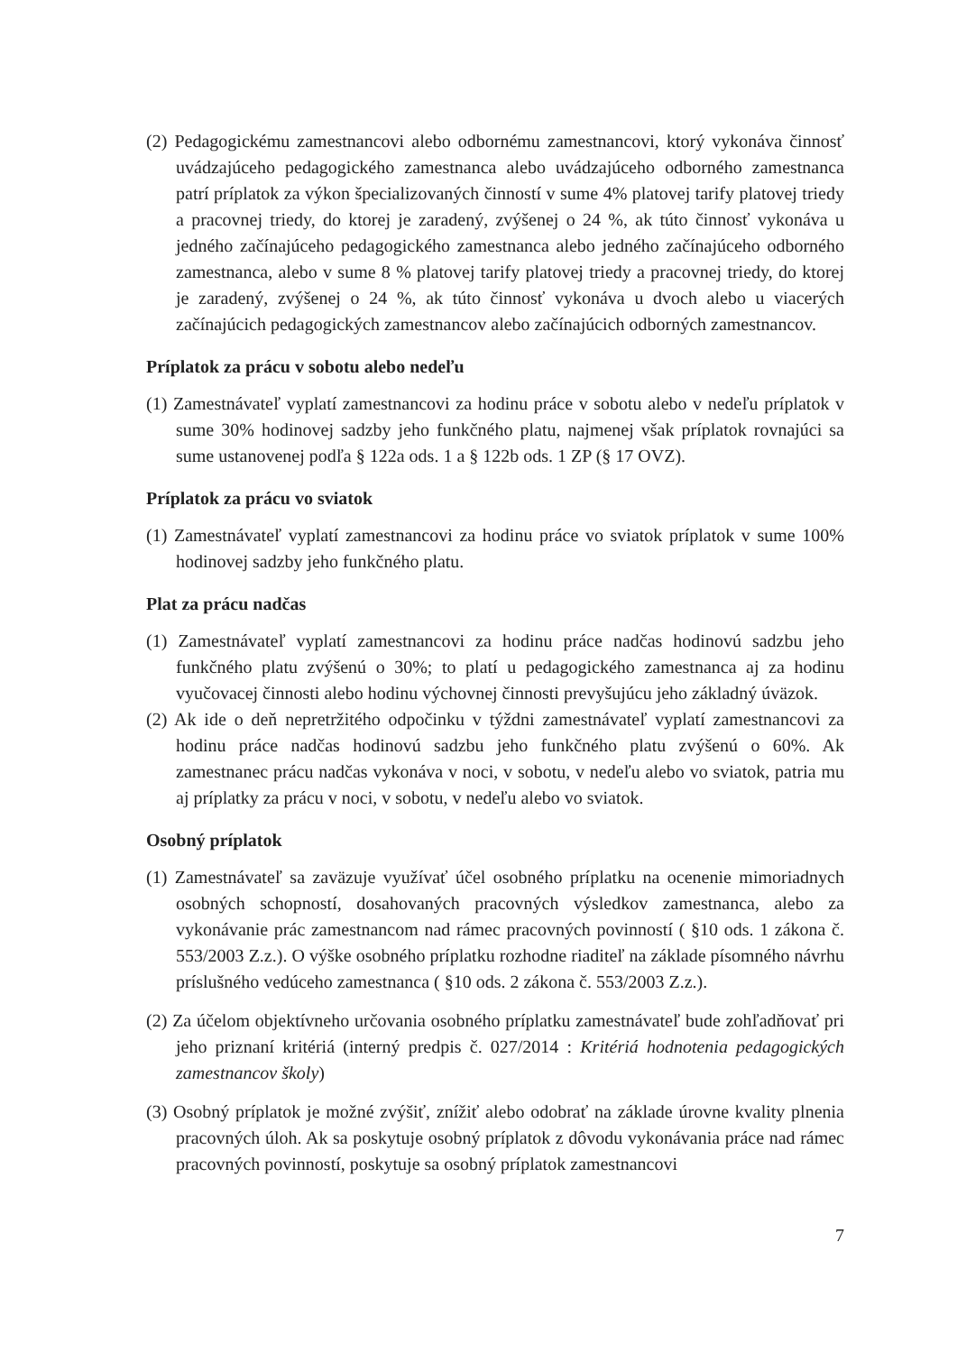(2) Pedagogickému zamestnancovi alebo odbornému zamestnancovi, ktorý vykonáva činnosť uvádzajúceho pedagogického zamestnanca alebo uvádzajúceho odborného zamestnanca patrí príplatok za výkon špecializovaných činností v sume 4% platovej tarify platovej triedy a pracovnej triedy, do ktorej je zaradený, zvýšenej o 24 %, ak túto činnosť vykonáva u jedného začínajúceho pedagogického zamestnanca alebo jedného začínajúceho odborného zamestnanca, alebo v sume 8 % platovej tarify platovej triedy a pracovnej triedy, do ktorej je zaradený, zvýšenej o 24 %, ak túto činnosť vykonáva u dvoch alebo u viacerých začínajúcich pedagogických zamestnancov alebo začínajúcich odborných zamestnancov.
Príplatok za prácu v sobotu alebo nedeľu
(1) Zamestnávateľ vyplatí zamestnancovi za hodinu práce v sobotu alebo v nedeľu príplatok v sume 30% hodinovej sadzby jeho funkčného platu, najmenej však príplatok rovnajúci sa sume ustanovenej podľa § 122a ods. 1 a § 122b ods. 1 ZP (§ 17 OVZ).
Príplatok za prácu vo sviatok
(1) Zamestnávateľ vyplatí zamestnancovi za hodinu práce vo sviatok príplatok v sume 100% hodinovej sadzby jeho funkčného platu.
Plat za prácu nadčas
(1) Zamestnávateľ vyplatí zamestnancovi za hodinu práce nadčas hodinovú sadzbu jeho funkčného platu zvýšenú o 30%; to platí u pedagogického zamestnanca aj za hodinu vyučovacej činnosti alebo hodinu výchovnej činnosti prevyšujúcu jeho základný úväzok.
(2) Ak ide o deň nepretržitého odpočinku v týždni zamestnávateľ vyplatí zamestnancovi za hodinu práce nadčas hodinovú sadzbu jeho funkčného platu zvýšenú o 60%. Ak zamestnanec prácu nadčas vykonáva v noci, v sobotu, v nedeľu alebo vo sviatok, patria mu aj príplatky za prácu v noci, v sobotu, v nedeľu alebo vo sviatok.
Osobný príplatok
(1) Zamestnávateľ sa zaväzuje využívať účel osobného príplatku na ocenenie mimoriadnych osobných schopností, dosahovaných pracovných výsledkov zamestnanca, alebo za vykonávanie prác zamestnancom nad rámec pracovných povinností ( §10 ods. 1 zákona č. 553/2003 Z.z.). O výške osobného príplatku rozhodne riaditeľ na základe písomného návrhu príslušného vedúceho zamestnanca ( §10 ods. 2 zákona č. 553/2003 Z.z.).
(2) Za účelom objektívneho určovania osobného príplatku zamestnávateľ bude zohľadňovať pri jeho priznaní kritériá (interný predpis č. 027/2014 : Kritériá hodnotenia pedagogických zamestnancov školy)
(3) Osobný príplatok je možné zvýšiť, znížiť alebo odobrať na základe úrovne kvality plnenia pracovných úloh. Ak sa poskytuje osobný príplatok z dôvodu vykonávania práce nad rámec pracovných povinností, poskytuje sa osobný príplatok zamestnancovi
7